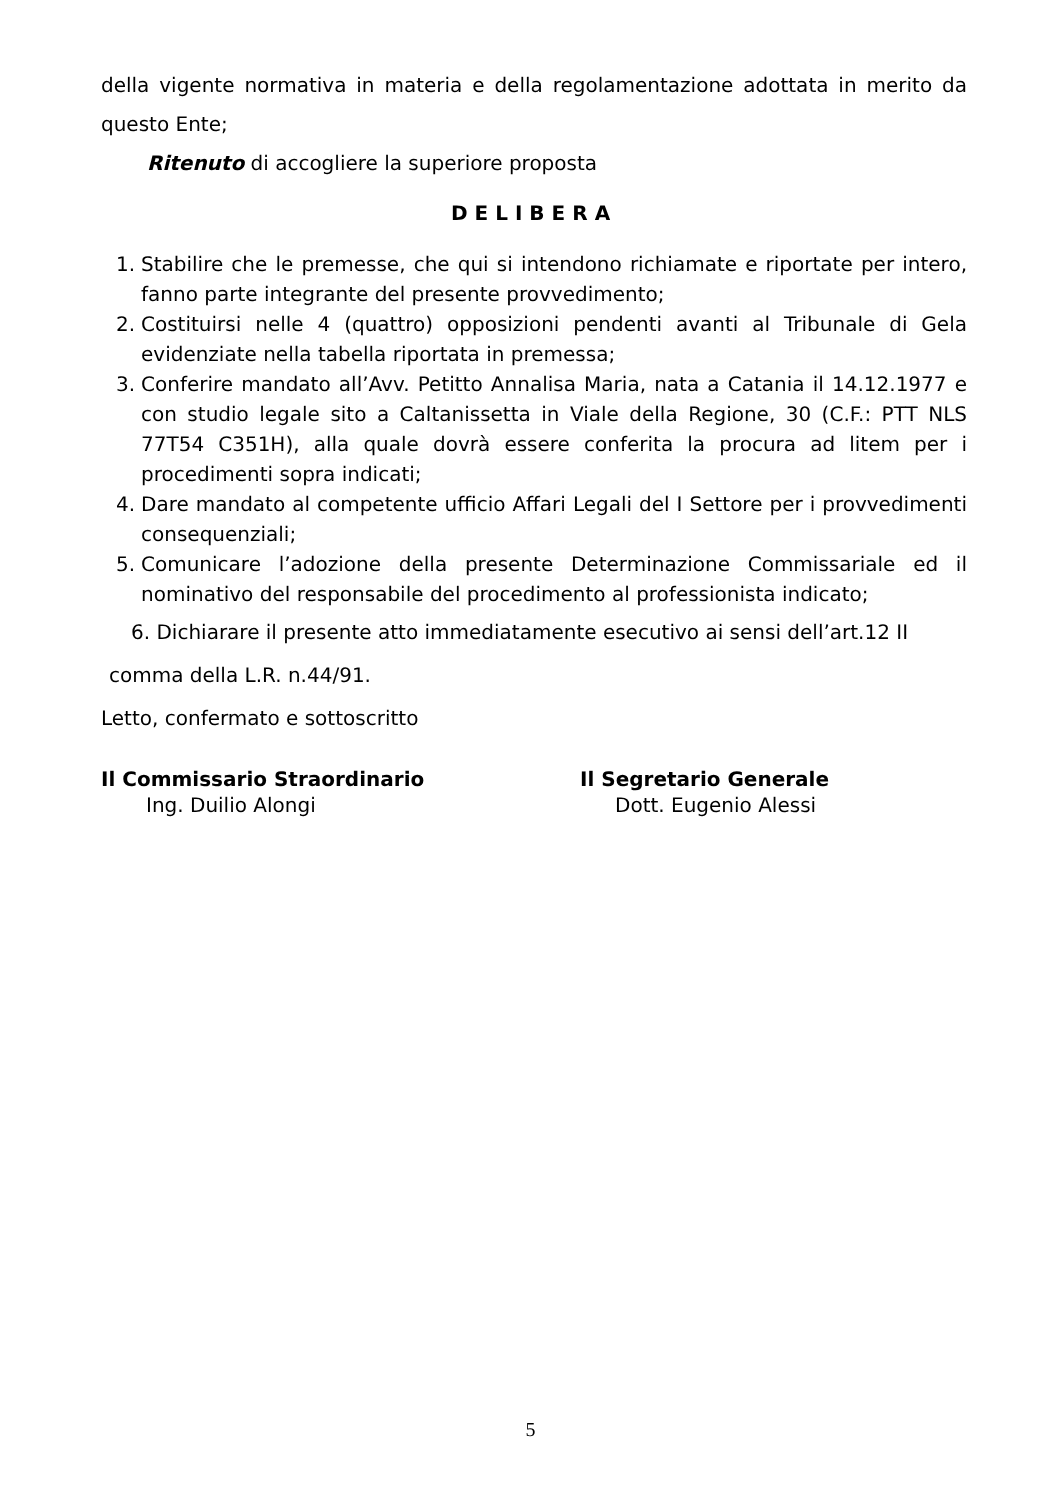della vigente normativa in materia e della regolamentazione adottata in merito da questo Ente;
Ritenuto di accogliere la superiore proposta
DELIBERA
1. Stabilire che le premesse, che qui si intendono richiamate e riportate per intero, fanno parte integrante del presente provvedimento;
2. Costituirsi nelle 4 (quattro) opposizioni pendenti avanti al Tribunale di Gela evidenziate nella tabella riportata in premessa;
3. Conferire mandato all’Avv. Petitto Annalisa Maria, nata a Catania il 14.12.1977 e con studio legale sito a Caltanissetta in Viale della Regione, 30 (C.F.: PTT NLS 77T54 C351H), alla quale dovrà essere conferita la procura ad litem per i procedimenti sopra indicati;
4. Dare mandato al competente ufficio Affari Legali del I Settore per i provvedimenti consequenziali;
5. Comunicare l’adozione della presente Determinazione Commissariale ed il nominativo del responsabile del procedimento al professionista indicato;
6. Dichiarare il presente atto immediatamente esecutivo ai sensi dell’art.12 II
comma della L.R. n.44/91.
Letto, confermato e sottoscritto
Il Commissario Straordinario
Ing. Duilio Alongi
Il Segretario Generale
Dott. Eugenio Alessi
5